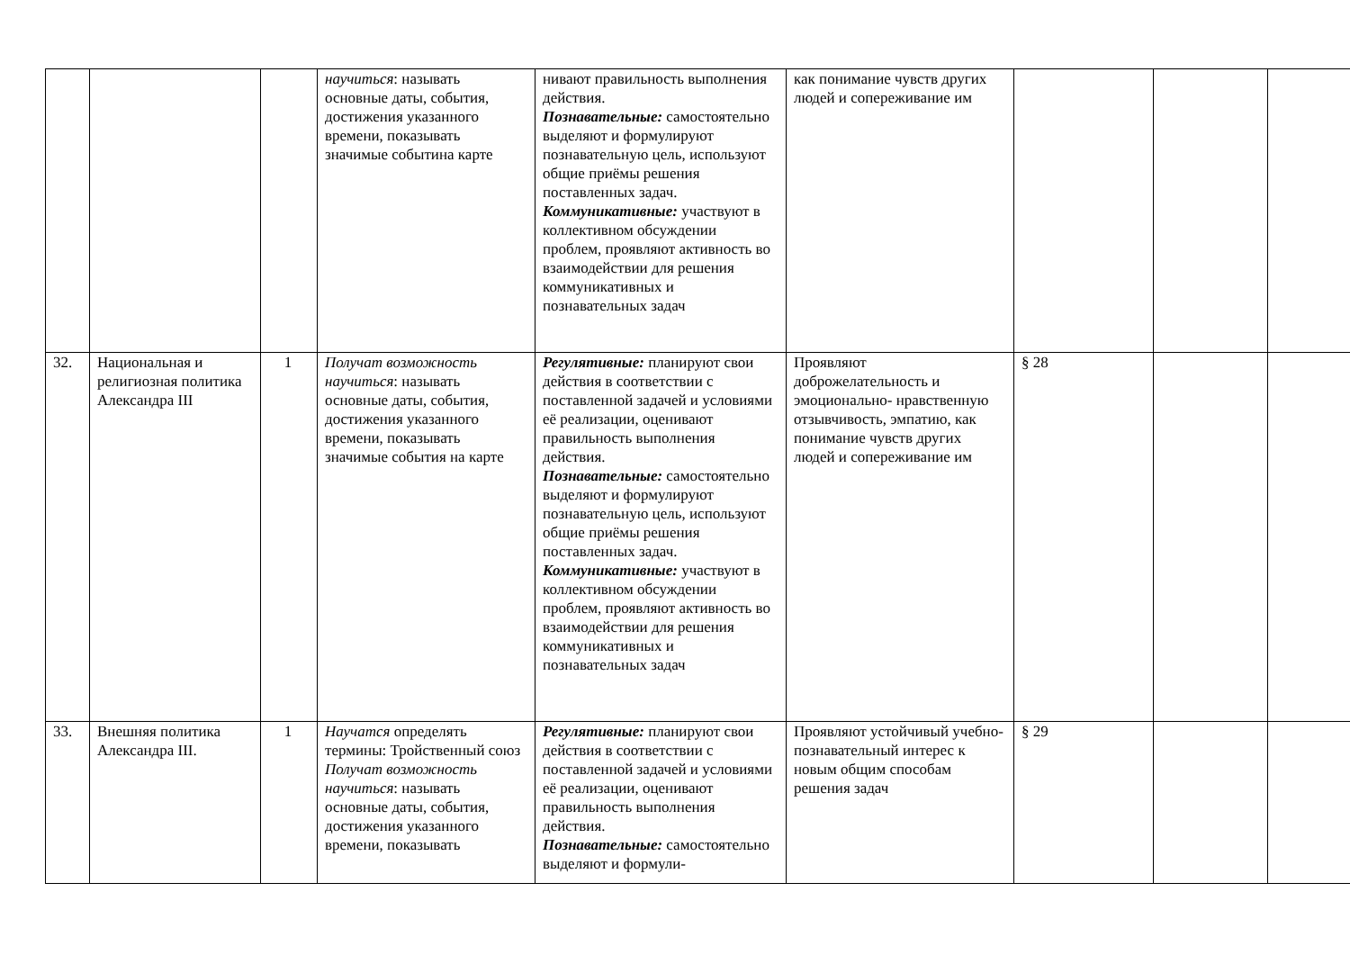| | | | научиться : называть основные даты, события, достижения указанного времени, показывать значимые событина карте | нивают правильность выполнения действия. Познавательные: самостоятельно выделяют и формулируют познавательную цель, используют общие приёмы решения поставленных задач. Коммуникативные: участвуют в коллективном обсуждении проблем, проявляют активность во взаимодействии для решения коммуникативных и познавательных задач | как понимание чувств других людей и сопереживание им | | | |
| 32. | Национальная и религиозная политика Александра III | 1 | Получат возможность научиться : называть основные даты, события, достижения указанного времени, показывать значимые события на карте | Регулятивные: планируют свои действия в соответствии с поставленной задачей и условиями её реализации, оценивают правильность выполнения действия. Познавательные: самостоятельно выделяют и формулируют познавательную цель, используют общие приёмы решения поставленных задач. Коммуникативные: участвуют в коллективном обсуждении проблем, проявляют активность во взаимодействии для решения коммуникативных и познавательных задач | Проявляют доброжелательность и эмоционально- нравственную отзывчивость, эмпатию, как понимание чувств других людей и сопереживание им | § 28 | | |
| 33. | Внешняя политика Александра III. | 1 | Научатся определять термины: Тройственный союз Получат возможность научиться : называть основные даты, события, достижения указанного времени, показывать | Регулятивные: планируют свои действия в соответствии с поставленной задачей и условиями её реализации, оценивают правильность выполнения действия. Познавательные: самостоятельно выделяют и формули- | Проявляют устойчивый учебно- познавательный интерес к новым общим способам решения задач | § 29 | | |